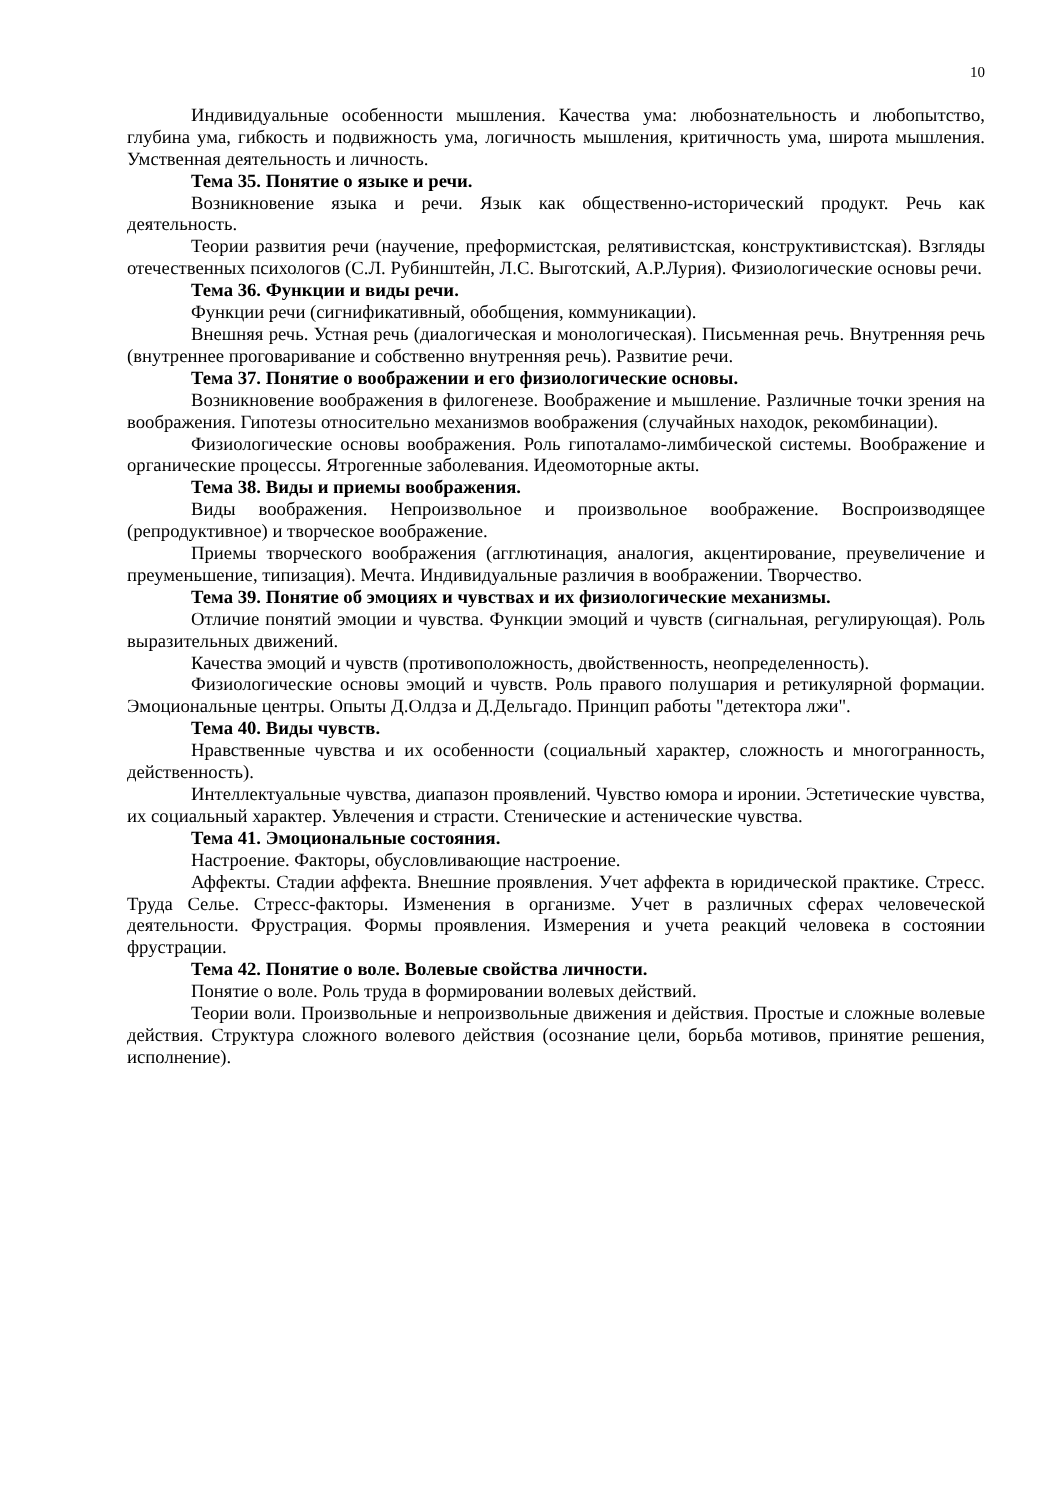10
Индивидуальные особенности мышления. Качества ума: любознательность и любопытство, глубина ума, гибкость и подвижность ума, логичность мышления, критичность ума, широта мышления. Умственная деятельность и личность.
Тема 35. Понятие о языке и речи.
Возникновение языка и речи. Язык как общественно-исторический продукт. Речь как деятельность.
Теории развития речи (научение, преформистская, релятивистская, конструктивистская). Взгляды отечественных психологов (С.Л. Рубинштейн, Л.С. Выготский, А.Р.Лурия). Физиологические основы речи.
Тема 36. Функции и виды речи.
Функции речи (сигнификативный, обобщения, коммуникации).
Внешняя речь. Устная речь (диалогическая и монологическая). Письменная речь. Внутренняя речь (внутреннее проговаривание и собственно внутренняя речь). Развитие речи.
Тема 37. Понятие о воображении и его физиологические основы.
Возникновение воображения в филогенезе. Воображение и мышление. Различные точки зрения на воображения. Гипотезы относительно механизмов воображения (случайных находок, рекомбинации).
Физиологические основы воображения. Роль гипоталамо-лимбической системы. Воображение и органические процессы. Ятрогенные заболевания. Идеомоторные акты.
Тема 38. Виды и приемы воображения.
Виды воображения. Непроизвольное и произвольное воображение. Воспроизводящее (репродуктивное) и творческое воображение.
Приемы творческого воображения (агглютинация, аналогия, акцентирование, преувеличение и преуменьшение, типизация). Мечта. Индивидуальные различия в воображении. Творчество.
Тема 39. Понятие об эмоциях и чувствах и их физиологические механизмы.
Отличие понятий эмоции и чувства. Функции эмоций и чувств (сигнальная, регулирующая). Роль выразительных движений.
Качества эмоций и чувств (противоположность, двойственность, неопределенность).
Физиологические основы эмоций и чувств. Роль правого полушария и ретикулярной формации. Эмоциональные центры. Опыты Д.Олдза и Д.Дельгадо. Принцип работы "детектора лжи".
Тема 40. Виды чувств.
Нравственные чувства и их особенности (социальный характер, сложность и многогранность, действенность).
Интеллектуальные чувства, диапазон проявлений. Чувство юмора и иронии. Эстетические чувства, их социальный характер. Увлечения и страсти. Стенические и астенические чувства.
Тема 41. Эмоциональные состояния.
Настроение. Факторы, обусловливающие настроение.
Аффекты. Стадии аффекта. Внешние проявления. Учет аффекта в юридической практике. Стресс. Труда Селье. Стресс-факторы. Изменения в организме. Учет в различных сферах человеческой деятельности. Фрустрация. Формы проявления. Измерения и учета реакций человека в состоянии фрустрации.
Тема 42. Понятие о воле. Волевые свойства личности.
Понятие о воле. Роль труда в формировании волевых действий.
Теории воли. Произвольные и непроизвольные движения и действия. Простые и сложные волевые действия. Структура сложного волевого действия (осознание цели, борьба мотивов, принятие решения, исполнение).